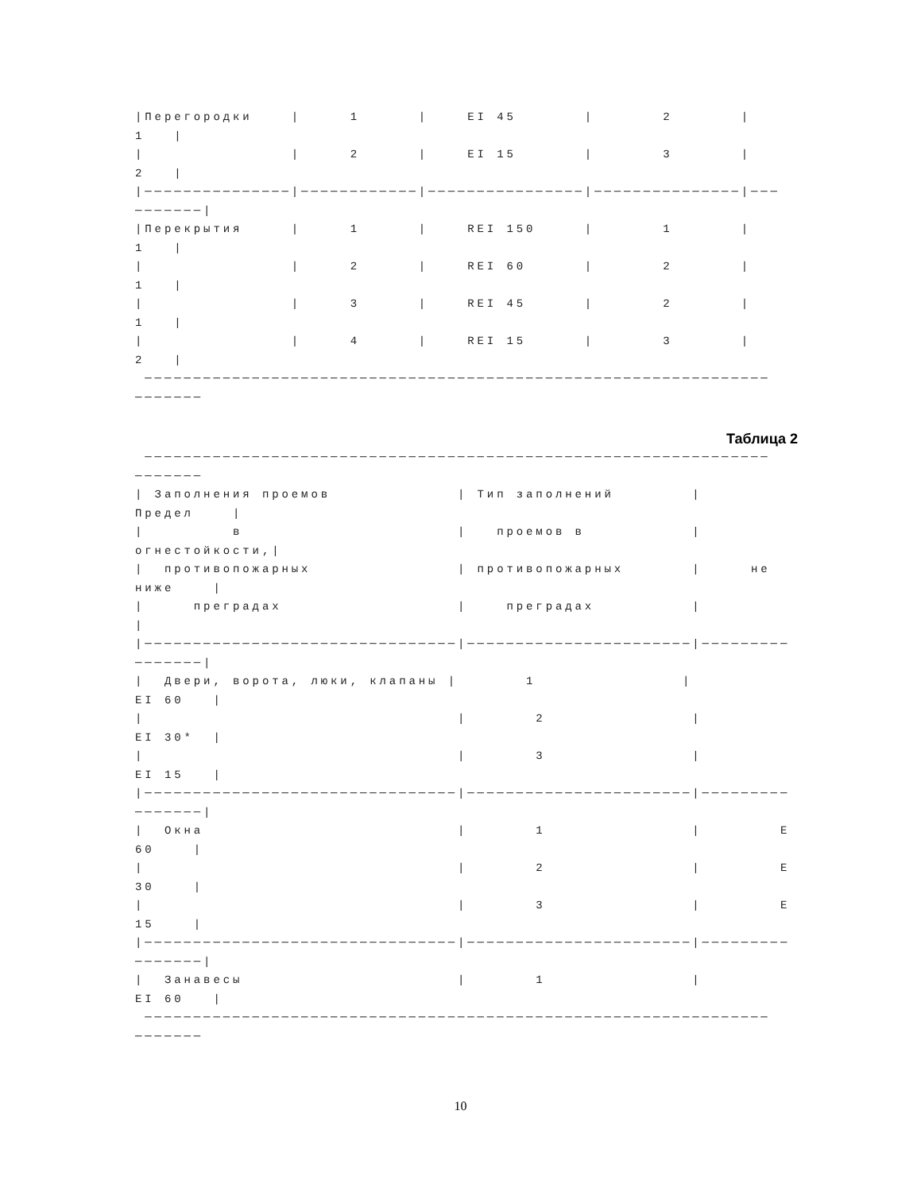|Перегородки    |     1      |    EI 45       |       2       |
1   |
|               |     2      |    EI 15       |       3       |
2   |
|───────────────|────────────|────────────────|───────────────|───
───────|
|Перекрытия     |     1      |    REI 150     |       1       |
1   |
|               |     2      |    REI 60      |       2       |
1   |
|               |     3      |    REI 45      |       2       |
1   |
|               |     4      |    REI 15      |       3       |
2   |
 ────────────────────────────────────────────────────────────────
───────
Таблица 2
 ────────────────────────────────────────────────────────────────
───────
| Заполнения проемов             | Тип заполнений        |
Предел    |
|         в                      |   проемов в           |
огнестойкости,|
|  противопожарных               | противопожарных       |     не
ниже    |
|     преградах                  |    преградах          |
|
|────────────────────────────────|───────────────────────|─────────
───────|
|  Двери, ворота, люки, клапаны |       1               |
EI 60   |
|                                |       2               |
EI 30*  |
|                                |       3               |
EI 15   |
|────────────────────────────────|───────────────────────|─────────
───────|
|  Окна                          |       1               |        E
60    |
|                                |       2               |        E
30    |
|                                |       3               |        E
15    |
|────────────────────────────────|───────────────────────|─────────
───────|
|  Занавесы                      |       1               |
EI 60   |
 ────────────────────────────────────────────────────────────────
───────
10